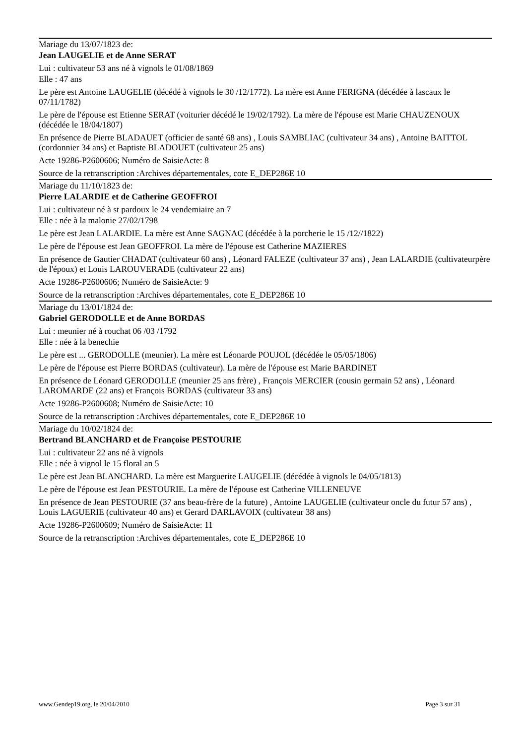Mariage du 13/07/1823 de:
Jean LAUGELIE et de Anne SERAT
Lui : cultivateur 53 ans né à vignols le 01/08/1869
Elle : 47 ans
Le père est Antoine LAUGELIE (décédé à vignols le 30 /12/1772). La mère est Anne FERIGNA (décédée à lascaux le 07/11/1782)
Le père de l'épouse est Etienne SERAT (voiturier décédé le 19/02/1792). La mère de l'épouse est Marie CHAUZENOUX (décédée le 18/04/1807)
En présence de Pierre BLADAUET (officier de santé 68 ans) , Louis SAMBLIAC (cultivateur 34 ans) , Antoine BAITTOL (cordonnier 34 ans) et Baptiste BLADOUET (cultivateur 25 ans)
Acte 19286-P2600606; Numéro de SaisieActe: 8
Source de la retranscription :Archives départementales, cote E_DEP286E 10
Mariage du 11/10/1823 de:
Pierre LALARDIE et de Catherine GEOFFROI
Lui : cultivateur né à st pardoux le 24 vendemiaire an 7
Elle : née à la malonie 27/02/1798
Le père est Jean LALARDIE. La mère est Anne SAGNAC (décédée à la porcherie le 15 /12//1822)
Le père de l'épouse est Jean GEOFFROI. La mère de l'épouse est Catherine MAZIERES
En présence de Gautier CHADAT (cultivateur 60 ans) , Léonard FALEZE (cultivateur 37 ans) , Jean LALARDIE (cultivateurpère de l'époux) et Louis LAROUVERADE (cultivateur 22 ans)
Acte 19286-P2600606; Numéro de SaisieActe: 9
Source de la retranscription :Archives départementales, cote E_DEP286E 10
Mariage du 13/01/1824 de:
Gabriel GERODOLLE et de Anne BORDAS
Lui : meunier né à rouchat 06 /03 /1792
Elle : née à la benechie
Le père est ... GERODOLLE (meunier). La mère est Léonarde POUJOL (décédée le 05/05/1806)
Le père de l'épouse est Pierre BORDAS (cultivateur). La mère de l'épouse est Marie BARDINET
En présence de Léonard GERODOLLE (meunier 25 ans frère) , François MERCIER (cousin germain 52 ans) , Léonard LAROMARDE (22 ans) et François BORDAS (cultivateur 33 ans)
Acte 19286-P2600608; Numéro de SaisieActe: 10
Source de la retranscription :Archives départementales, cote E_DEP286E 10
Mariage du 10/02/1824 de:
Bertrand BLANCHARD et de Françoise PESTOURIE
Lui : cultivateur 22 ans né à vignols
Elle : née à vignol le 15 floral an 5
Le père est Jean BLANCHARD. La mère est Marguerite LAUGELIE (décédée à vignols le 04/05/1813)
Le père de l'épouse est Jean PESTOURIE. La mère de l'épouse est Catherine VILLENEUVE
En présence de Jean PESTOURIE (37 ans beau-frère de la future) , Antoine LAUGELIE (cultivateur oncle du futur 57 ans) , Louis LAGUERIE (cultivateur 40 ans) et Gerard DARLAVOIX (cultivateur 38 ans)
Acte 19286-P2600609; Numéro de SaisieActe: 11
Source de la retranscription :Archives départementales, cote E_DEP286E 10
www.Gendep19.org, le 20/04/2010 Page 3 sur 31